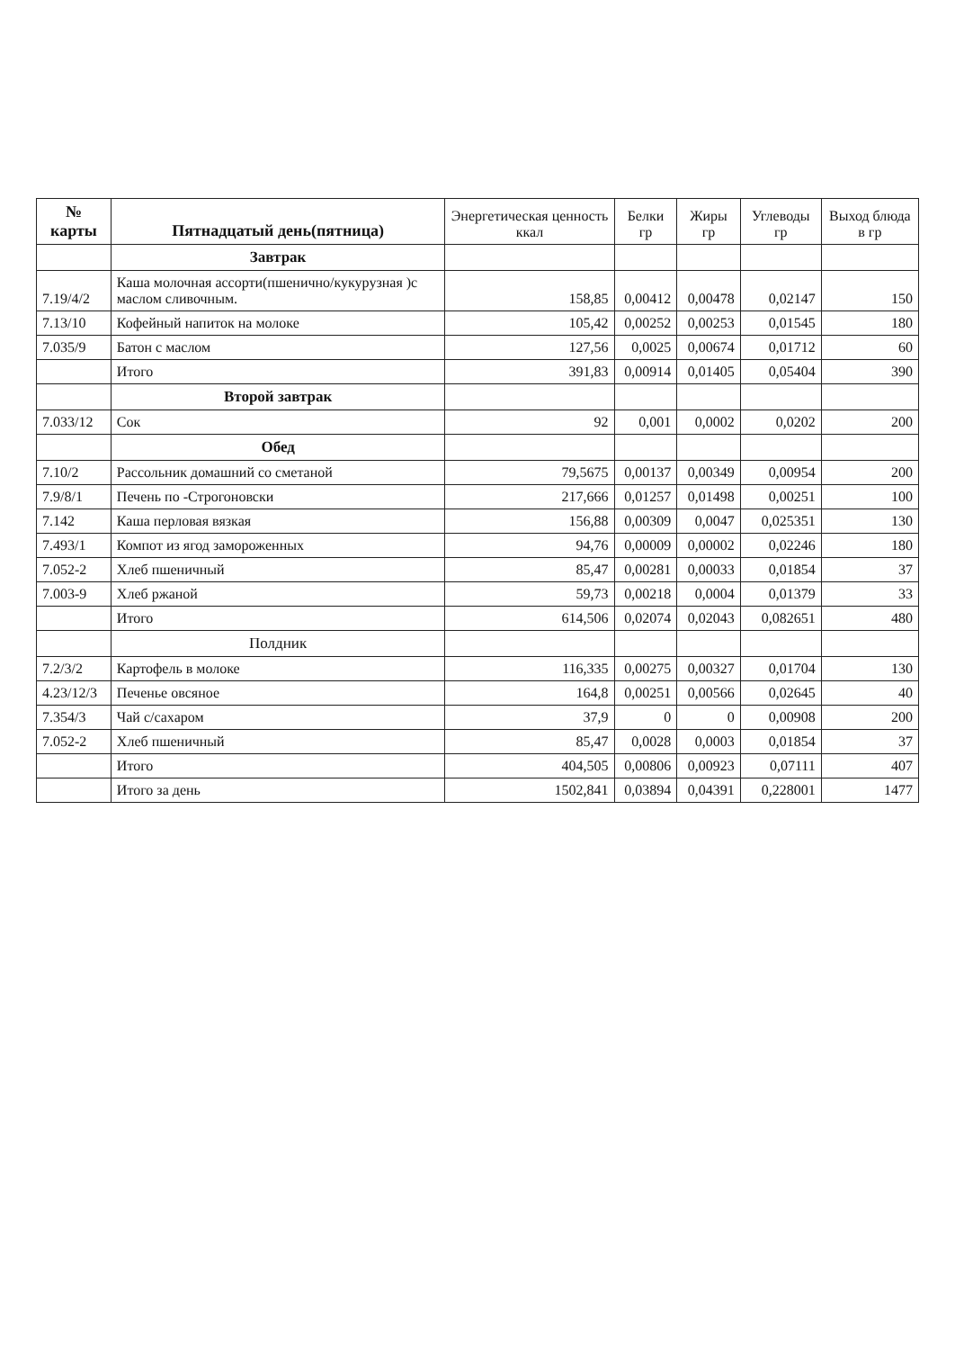| № карты | Пятнадцатый день(пятница) | Энергетическая ценность ккал | Белки гр | Жиры гр | Углеводы гр | Выход блюда в гр |
| --- | --- | --- | --- | --- | --- | --- |
| | Завтрак | | | | | |
| 7.19/4/2 | Каша молочная ассорти(пшенично/кукурузная )с маслом сливочным. | 158,85 | 0,00412 | 0,00478 | 0,02147 | 150 |
| 7.13/10 | Кофейный напиток на молоке | 105,42 | 0,00252 | 0,00253 | 0,01545 | 180 |
| 7.035/9 | Батон с маслом | 127,56 | 0,0025 | 0,00674 | 0,01712 | 60 |
| | Итого | 391,83 | 0,00914 | 0,01405 | 0,05404 | 390 |
| | Второй завтрак | | | | | |
| 7.033/12 | Сок | 92 | 0,001 | 0,0002 | 0,0202 | 200 |
| | Обед | | | | | |
| 7.10/2 | Рассольник домашний со сметаной | 79,5675 | 0,00137 | 0,00349 | 0,00954 | 200 |
| 7.9/8/1 | Печень по -Строгоновски | 217,666 | 0,01257 | 0,01498 | 0,00251 | 100 |
| 7.142 | Каша перловая вязкая | 156,88 | 0,00309 | 0,0047 | 0,025351 | 130 |
| 7.493/1 | Компот из ягод замороженных | 94,76 | 0,00009 | 0,00002 | 0,02246 | 180 |
| 7.052-2 | Хлеб пшеничный | 85,47 | 0,00281 | 0,00033 | 0,01854 | 37 |
| 7.003-9 | Хлеб ржаной | 59,73 | 0,00218 | 0,0004 | 0,01379 | 33 |
| | Итого | 614,506 | 0,02074 | 0,02043 | 0,082651 | 480 |
| | Полдник | | | | | |
| 7.2/3/2 | Картофель в молоке | 116,335 | 0,00275 | 0,00327 | 0,01704 | 130 |
| 4.23/12/3 | Печенье овсяное | 164,8 | 0,00251 | 0,00566 | 0,02645 | 40 |
| 7.354/3 | Чай с/сахаром | 37,9 | 0 | 0 | 0,00908 | 200 |
| 7.052-2 | Хлеб пшеничный | 85,47 | 0,0028 | 0,0003 | 0,01854 | 37 |
| | Итого | 404,505 | 0,00806 | 0,00923 | 0,07111 | 407 |
| | Итого за день | 1502,841 | 0,03894 | 0,04391 | 0,228001 | 1477 |